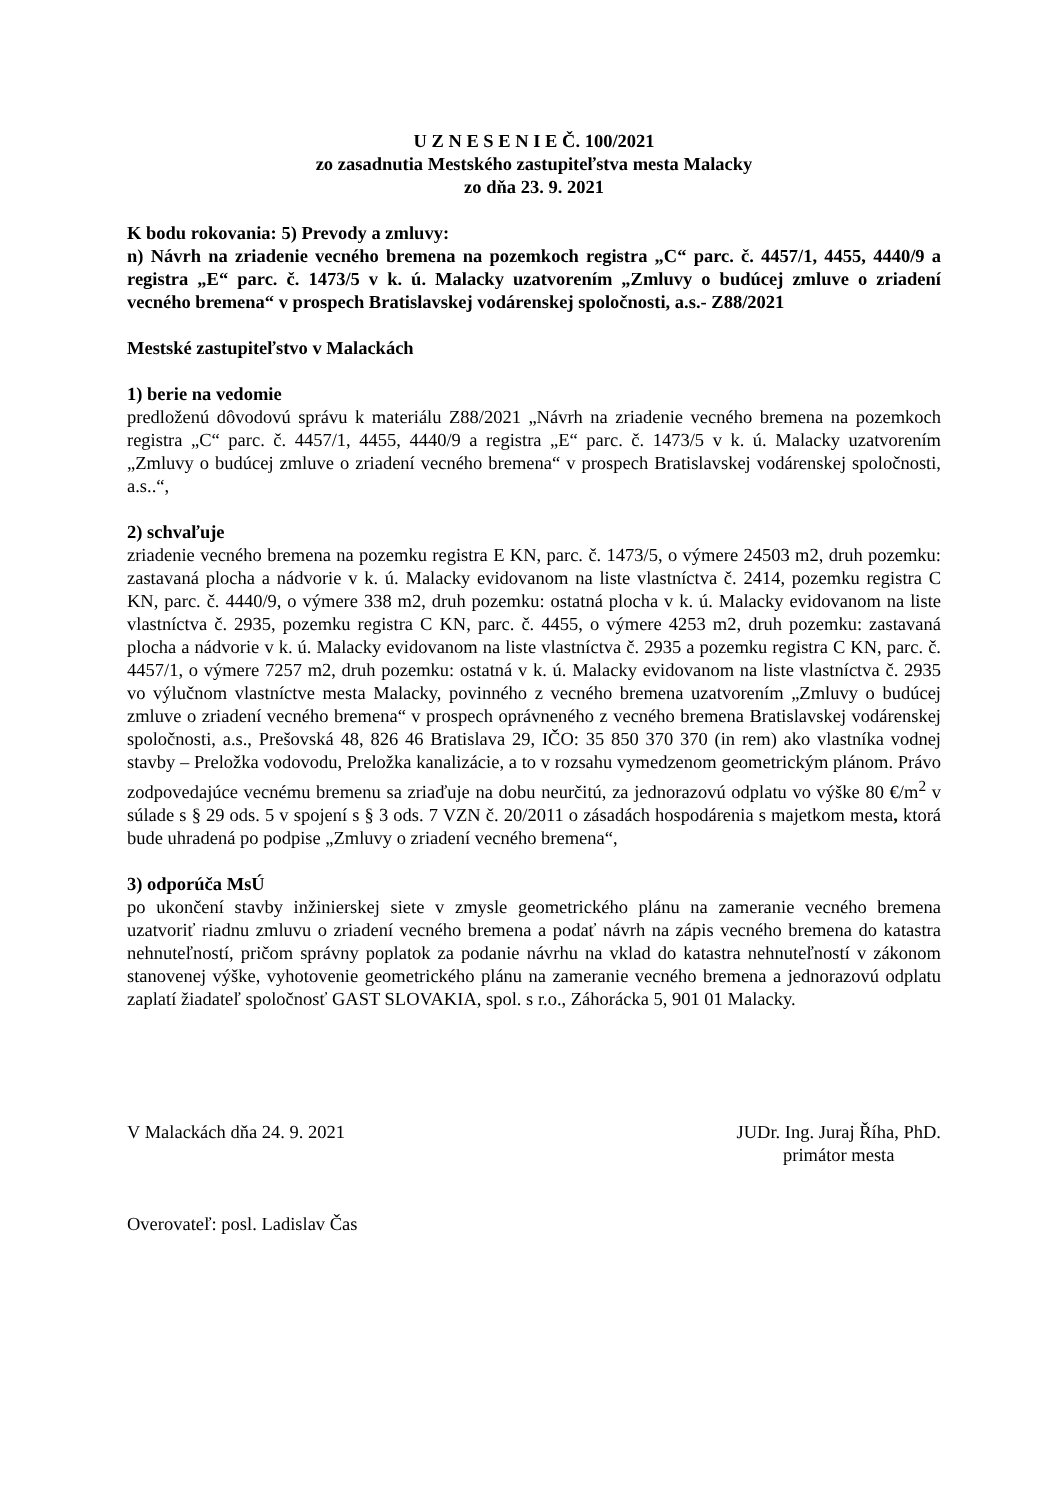U Z N E S E N I E Č. 100/2021
zo zasadnutia Mestského zastupiteľstva mesta Malacky
zo dňa 23. 9. 2021
K bodu rokovania: 5) Prevody a zmluvy:
n) Návrh na zriadenie vecného bremena na pozemkoch registra „C“ parc. č. 4457/1, 4455, 4440/9 a registra „E“ parc. č. 1473/5 v k. ú. Malacky uzatvorením „Zmluvy o budúcej zmluve o zriadení vecného bremena“ v prospech Bratislavskej vodárenskej spoločnosti, a.s.- Z88/2021
Mestské zastupiteľstvo v Malackách
1) berie na vedomie
predloženú dôvodovú správu k materiálu Z88/2021 „Návrh na zriadenie vecného bremena na pozemkoch registra „C“ parc. č. 4457/1, 4455, 4440/9 a registra „E“ parc. č. 1473/5 v k. ú. Malacky uzatvorením „Zmluvy o budúcej zmluve o zriadení vecného bremena“ v prospech Bratislavskej vodárenskej spoločnosti, a.s..“,
2) schvaľuje
zriadenie vecného bremena na pozemku registra E KN, parc. č. 1473/5, o výmere 24503 m2, druh pozemku: zastavaná plocha a nádvorie v k. ú. Malacky evidovanom na liste vlastníctva č. 2414, pozemku registra C KN, parc. č. 4440/9, o výmere 338 m2, druh pozemku: ostatná plocha v k. ú. Malacky evidovanom na liste vlastníctva č. 2935, pozemku registra C KN, parc. č. 4455, o výmere 4253 m2, druh pozemku: zastavaná plocha a nádvorie v k. ú. Malacky evidovanom na liste vlastníctva č. 2935 a pozemku registra C KN, parc. č. 4457/1, o výmere 7257 m2, druh pozemku: ostatná v k. ú. Malacky evidovanom na liste vlastníctva č. 2935 vo výlučnom vlastníctve mesta Malacky, povinného z vecného bremena uzatvorením „Zmluvy o budúcej zmluve o zriadení vecného bremena“ v prospech oprávneného z vecného bremena Bratislavskej vodárenskej spoločnosti, a.s., Prešovská 48, 826 46 Bratislava 29, IČO: 35 850 370 370 (in rem) ako vlastníka vodnej stavby – Preložka vodovodu, Preložka kanalizácie, a to v rozsahu vymedzenom geometrickým plánom. Právo zodpovedajúce vecnému bremenu sa zriaďuje na dobu neurčitú, za jednorazovú odplatu vo výške 80 €/m<sup>2</sup> v súlade s § 29 ods. 5 v spojení s § 3 ods. 7 VZN č. 20/2011 o zásadách hospodárenia s majetkom mesta, ktorá bude uhradená po podpise „Zmluvy o zriadení vecného bremena“,
3) odporúča MsÚ
po ukončení stavby inžinierskej siete v zmysle geometrického plánu na zameranie vecného bremena uzatvoriť riadnu zmluvu o zriadení vecného bremena a podať návrh na zápis vecného bremena do katastra nehnuteľností, pričom správny poplatok za podanie návrhu na vklad do katastra nehnuteľností v zákonom stanovenej výške, vyhotovenie geometrického plánu na zameranie vecného bremena a jednorazovú odplatu zaplatí žiadateľ spoločnosť GAST SLOVAKIA, spol. s r.o., Záhorácka 5, 901 01 Malacky.
V Malackách dňa 24. 9. 2021 JUDr. Ing. Juraj Říha, PhD.
primátor mesta
Overovateľ: posl. Ladislav Čas